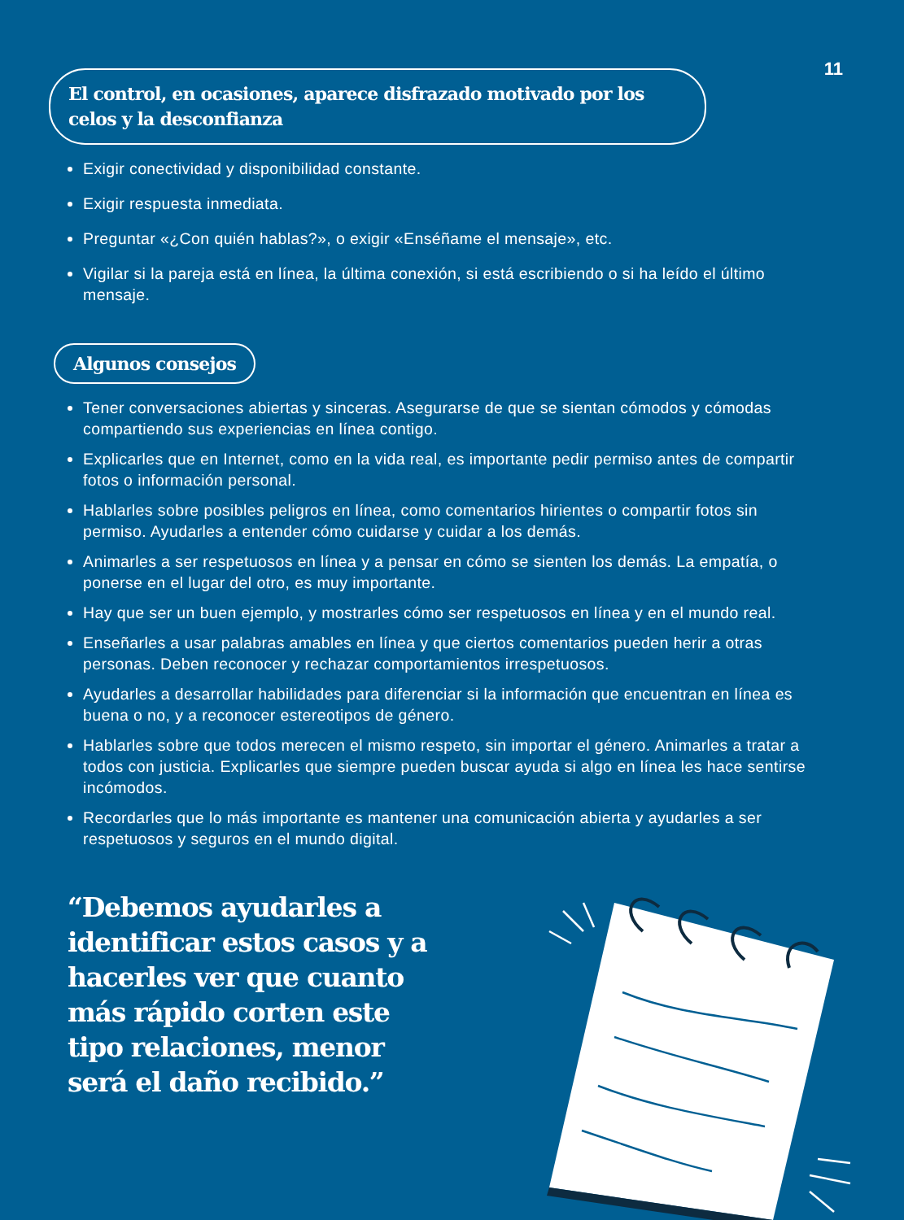11
El control, en ocasiones, aparece disfrazado motivado por los celos y la desconfianza
Exigir conectividad y disponibilidad constante.
Exigir respuesta inmediata.
Preguntar «¿Con quién hablas?», o exigir «Enséñame el mensaje», etc.
Vigilar si la pareja está en línea, la última conexión, si está escribiendo o si ha leído el último mensaje.
Algunos consejos
Tener conversaciones abiertas y sinceras. Asegurarse de que se sientan cómodos y cómodas compartiendo sus experiencias en línea contigo.
Explicarles que en Internet, como en la vida real, es importante pedir permiso antes de compartir fotos o información personal.
Hablarles sobre posibles peligros en línea, como comentarios hirientes o compartir fotos sin permiso. Ayudarles a entender cómo cuidarse y cuidar a los demás.
Animarles a ser respetuosos en línea y a pensar en cómo se sienten los demás. La empatía, o ponerse en el lugar del otro, es muy importante.
Hay que ser un buen ejemplo, y mostrarles cómo ser respetuosos en línea y en el mundo real.
Enseñarles a usar palabras amables en línea y que ciertos comentarios pueden herir a otras personas. Deben reconocer y rechazar comportamientos irrespetuosos.
Ayudarles a desarrollar habilidades para diferenciar si la información que encuentran en línea es buena o no, y a reconocer estereotipos de género.
Hablarles sobre que todos merecen el mismo respeto, sin importar el género. Animarles a tratar a todos con justicia. Explicarles que siempre pueden buscar ayuda si algo en línea les hace sentirse incómodos.
Recordarles que lo más importante es mantener una comunicación abierta y ayudarles a ser respetuosos y seguros en el mundo digital.
“Debemos ayudarles a identificar estos casos y a hacerles ver que cuanto más rápido corten este tipo relaciones, menor será el daño recibido.”